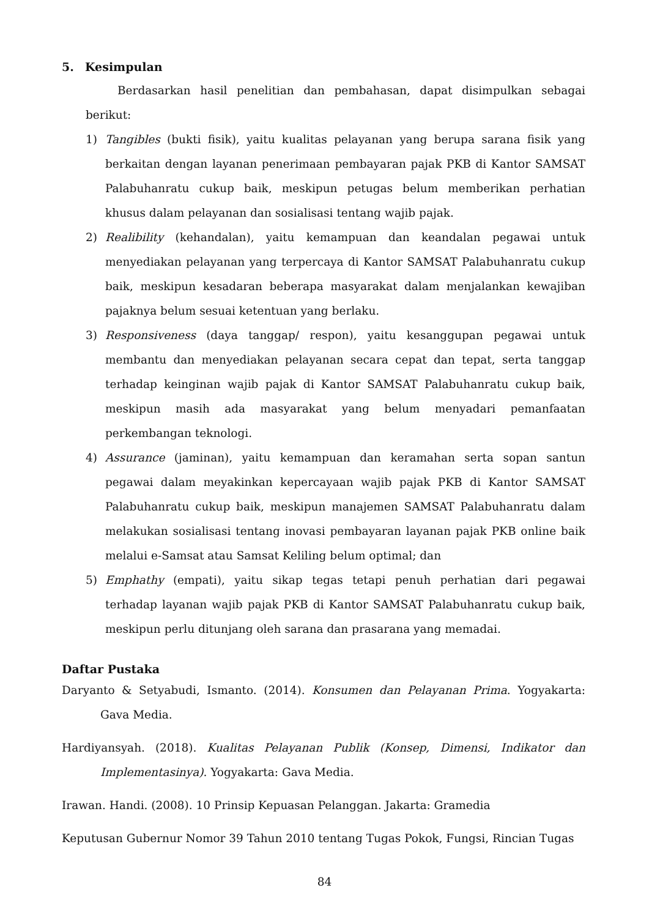5. Kesimpulan
Berdasarkan hasil penelitian dan pembahasan, dapat disimpulkan sebagai berikut:
1) Tangibles (bukti fisik), yaitu kualitas pelayanan yang berupa sarana fisik yang berkaitan dengan layanan penerimaan pembayaran pajak PKB di Kantor SAMSAT Palabuhanratu cukup baik, meskipun petugas belum memberikan perhatian khusus dalam pelayanan dan sosialisasi tentang wajib pajak.
2) Realibility (kehandalan), yaitu kemampuan dan keandalan pegawai untuk menyediakan pelayanan yang terpercaya di Kantor SAMSAT Palabuhanratu cukup baik, meskipun kesadaran beberapa masyarakat dalam menjalankan kewajiban pajaknya belum sesuai ketentuan yang berlaku.
3) Responsiveness (daya tanggap/ respon), yaitu kesanggupan pegawai untuk membantu dan menyediakan pelayanan secara cepat dan tepat, serta tanggap terhadap keinginan wajib pajak di Kantor SAMSAT Palabuhanratu cukup baik, meskipun masih ada masyarakat yang belum menyadari pemanfaatan perkembangan teknologi.
4) Assurance (jaminan), yaitu kemampuan dan keramahan serta sopan santun pegawai dalam meyakinkan kepercayaan wajib pajak PKB di Kantor SAMSAT Palabuhanratu cukup baik, meskipun manajemen SAMSAT Palabuhanratu dalam melakukan sosialisasi tentang inovasi pembayaran layanan pajak PKB online baik melalui e-Samsat atau Samsat Keliling belum optimal; dan
5) Emphathy (empati), yaitu sikap tegas tetapi penuh perhatian dari pegawai terhadap layanan wajib pajak PKB di Kantor SAMSAT Palabuhanratu cukup baik, meskipun perlu ditunjang oleh sarana dan prasarana yang memadai.
Daftar Pustaka
Daryanto & Setyabudi, Ismanto. (2014). Konsumen dan Pelayanan Prima. Yogyakarta: Gava Media.
Hardiyansyah. (2018). Kualitas Pelayanan Publik (Konsep, Dimensi, Indikator dan Implementasinya). Yogyakarta: Gava Media.
Irawan. Handi. (2008). 10 Prinsip Kepuasan Pelanggan. Jakarta: Gramedia
Keputusan Gubernur Nomor 39 Tahun 2010 tentang Tugas Pokok, Fungsi, Rincian Tugas
84